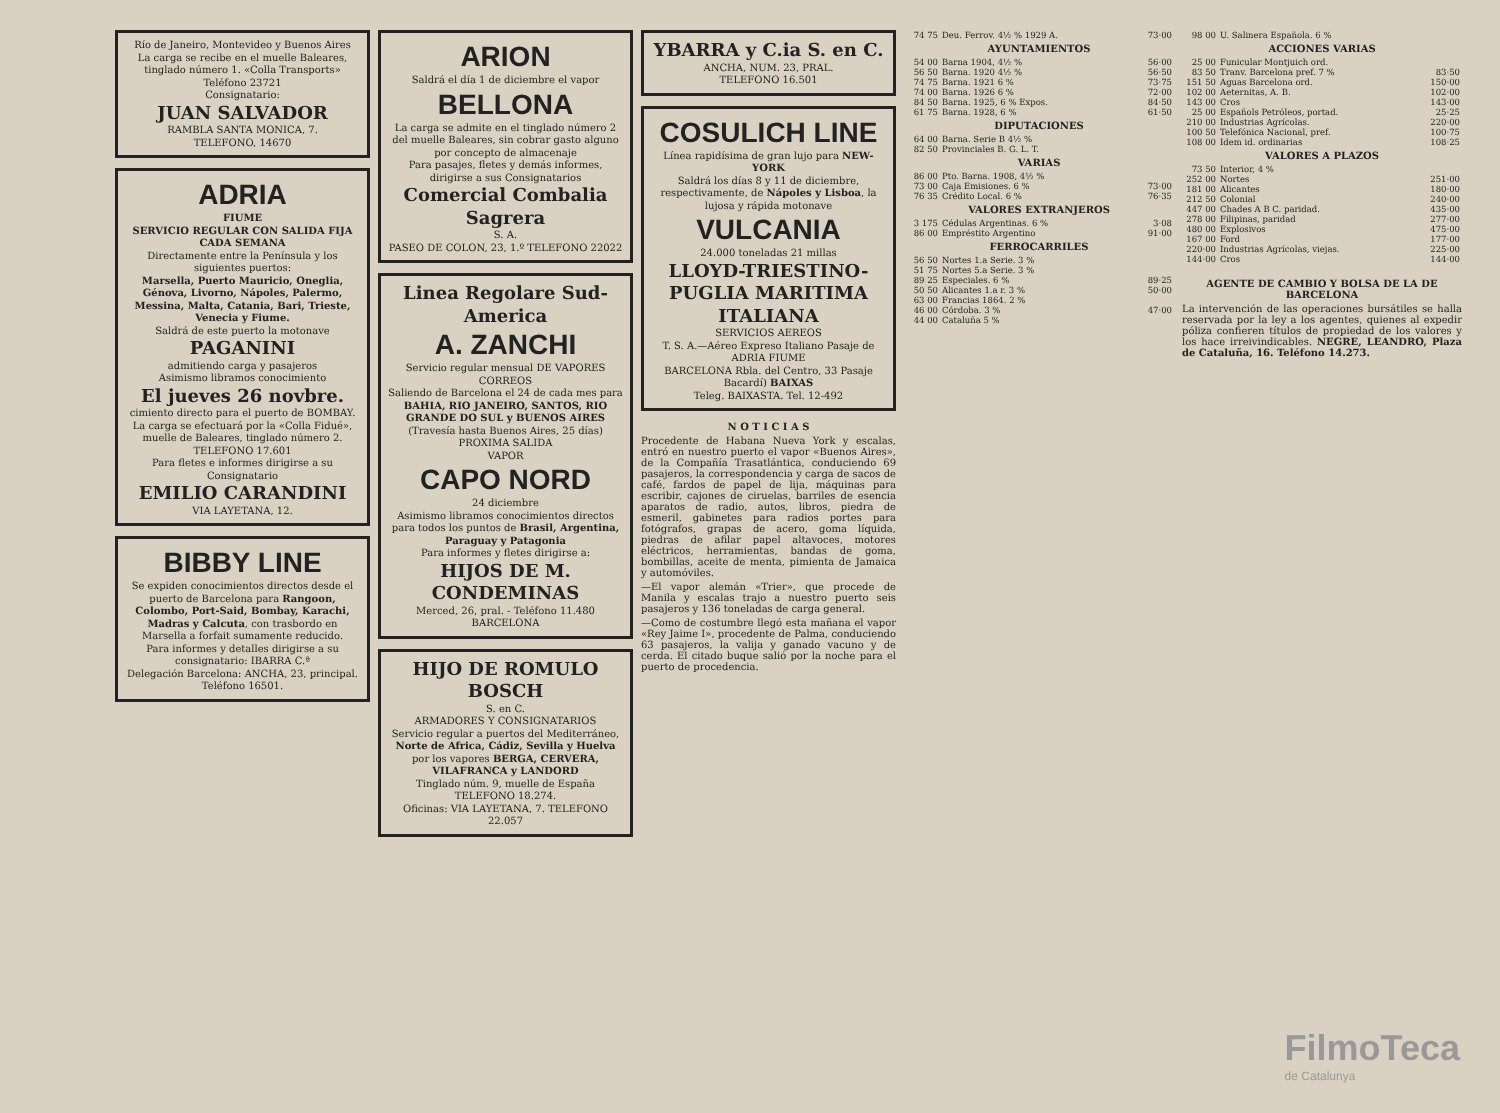Río de Janeiro, Montevideo y Buenos Aires
La carga se recibe en el muelle Baleares, tinglado número 1. «Colla Transports»
Teléfono 23721
Consignatario:
JUAN SALVADOR
RAMBLA SANTA MONICA, 7.
TELEFONO, 14670
ADRIA
FIUME
SERVICIO REGULAR CON SALIDA FIJA CADA SEMANA
Directamente entre la Península y los siguientes puertos:
Marsella, Puerto Mauricio, Oneglia, Génova, Livorno, Nápoles, Palermo, Messina, Malta, Catania, Bari, Trieste, Venecia y Fiume.
Saldrá de este puerto la motonave
PAGANINI
admitiendo carga y pasajeros
Asimismo libramos conocimiento
El jueves 26 novbre.
cimiento directo para el puerto de BOMBAY.
La carga se efectuará por la «Colla Fidué», muelle de Baleares, tinglado número 2. TELEFONO 17.601
Para fletes e informes dirigirse a su Consignatario
EMILIO CARANDINI
VIA LAYETANA, 12.
BIBBY LINE
Se expiden conocimientos directos desde el puerto de Barcelona para Rangoon, Colombo, Port-Said, Bombay, Karachi, Madras y Calcuta, con trasbordo en Marsella a forfait sumamente reducido.
Para informes y detalles dirigirse a su consignatario: IBARRA C.ª
Delegación Barcelona: ANCHA, 23, principal. Teléfono 16501.
ARION
Saldrá el día 1 de diciembre el vapor
BELLONA
La carga se admite en el tinglado número 2 del muelle Baleares, sin cobrar gasto alguno por concepto de almacenaje
Para pasajes, fletes y demás informes, dirigirse a sus Consignatarios
Comercial Combalia Sagrera
S. A.
PASEO DE COLON, 23, 1.º TELEFONO 22022
Linea Regolare Sud-America
A. ZANCHI
Servicio regular mensual DE VAPORES CORREOS
Saliendo de Barcelona el 24 de cada mes para BAHIA, RIO JANEIRO, SANTOS, RIO GRANDE DO SUL y BUENOS AIRES
(Travesía hasta Buenos Aires, 25 días)
PROXIMA SALIDA
VAPOR
CAPO NORD
24 diciembre
Asimismo libramos conocimientos directos para todos los puntos de Brasil, Argentina, Paraguay y Patagonia
Para informes y fletes dirigirse a:
HIJOS DE M. CONDEMINAS
Merced, 26, pral. - Teléfono 11.480 BARCELONA
HIJO DE ROMULO BOSCH
S. en C.
ARMADORES Y CONSIGNATARIOS
Servicio regular a puertos del Mediterráneo, Norte de Africa, Cádiz, Sevilla y Huelva por los vapores BERGA, CERVERA, VILAFRANCA y LANDORD
Tinglado núm. 9, muelle de España TELEFONO 18.274.
Oficinas: VIA LAYETANA, 7. TELEFONO 22.057
YBARRA y C.ia S. en C.
ANCHA, NUM. 23, PRAL.
TELEFONO 16.501
COSULICH LINE
Línea rapidísima de gran lujo para NEW-YORK
Saldrá los días 8 y 11 de diciembre, respectivamente, de Nápoles y Lisboa, la lujosa y rápida motonave
VULCANIA
24.000 toneladas 21 millas
LLOYD-TRIESTINO-PUGLIA MARITIMA ITALIANA
SERVICIOS AEREOS
T. S. A.—Aéreo Expreso Italiano Pasaje de ADRIA FIUME
BARCELONA Rbla. del Centro, 33 Pasaje Bacardí) BAIXAS
Teleg. BAIXASTA. Tel. 12-492
N O T I C I A S
Procedente de Habana Nueva York y escalas, entró en nuestro puerto el vapor «Buenos Aires», de la Compañía Trasatlántica, conduciendo 69 pasajeros, la correspondencia y carga de sacos de café, fardos de papel de lija, máquinas para escribir, cajones de ciruelas, barriles de esencia aparatos de radio, autos, libros, piedra de esmeril, gabinetes para radios portes para fotógrafos, grapas de acero, goma líquida, piedras de afilar papel altavoces, motores eléctricos, herramientas, bandas de goma, bombillas, aceite de menta, pimienta de Jamaica y automóviles.
—El vapor alemán «Trier», que procede de Manila y escalas trajo a nuestro puerto seis pasajeros y 136 toneladas de carga general.
—Como de costumbre llegó esta mañana el vapor «Rey Jaime I», procedente de Palma, conduciendo 63 pasajeros, la valija y ganado vacuno y de cerda. El citado buque salió por la noche para el puerto de procedencia.
| 74 75 | Deu. Ferrov. 4½ % 1929 A. | 73·00 |
| AYUNTAMIENTOS | | |
| 54 00 | Barna 1904, 4½ % | 56·00 |
| 56 50 | Barna. 1920 4½ % | 56·50 |
| 74 75 | Barna. 1921 6 % | 73·75 |
| 74 00 | Barna. 1926 6 % | 72·00 |
| 84 50 | Barna. 1925, 6 % Expos. | 84·50 |
| 61 75 | Barna. 1928, 6 % | 61·50 |
| DIPUTACIONES | | |
| 64 00 | Barna. Serie B 4½ % | |
| 82 50 | Provinciales B. G. L. T. | |
| VARIAS | | |
| 86 00 | Pto. Barna. 1908, 4½ % | |
| 73 00 | Caja Emisiones. 6 % | 73·00 |
| 76 35 | Crédito Local. 6 % | 76·35 |
| VALORES EXTRANJEROS | | |
| 3 175 | Cédulas Argentinas. 6 % | 3·08 |
| 86 00 | Empréstito Argentino | 91·00 |
| FERROCARRILES | | |
| 56 50 | Nortes 1.a Serie. 3 % | |
| 51 75 | Nortes 5.a Serie. 3 % | |
| 89 25 | Especiales. 6 % | 89·25 |
| 50 50 | Alicantes 1.a r. 3 % | 50·00 |
| 63 00 | Francias 1864. 2 % | |
| 46 00 | Córdoba. 3 % | 47·00 |
| 44 00 | Cataluña 5 % | |
| 98 00 | U. Salinera Española. 6 % | |
| ACCIONES VARIAS | | |
| 25 00 | Funicular Montjuich ord. | |
| 83 50 | Tranv. Barcelona pref. 7 % | 83·50 |
| 151 50 | Aguas Barcelona ord. | 150·00 |
| 102 00 | Aeternitas, A. B. | 102·00 |
| 143 00 | Cros | 143·00 |
| 25 00 | Españols Petróleos, portad. | 25·25 |
| 210 00 | Industrias Agrícolas. | 220·00 |
| 100 50 | Telefónica Nacional, pref. | 100·75 |
| 108 00 | Idem id. ordinarias | 108·25 |
| VALORES A PLAZOS | | |
| 73 50 | Interior, 4 % | |
| 252 00 | Nortes | 251·00 |
| 181 00 | Alicantes | 180·00 |
| 212 50 | Colonial | 240·00 |
| 447 00 | Chades A B C. paridad. | 435·00 |
| 278 00 | Filipinas, paridad | 277·00 |
| 480 00 | Explosivos | 475·00 |
| 167 00 | Ford | 177·00 |
| 220·00 | Industrias Agrícolas, viejas. | 225·00 |
| 144·00 | Cros | 144·00 |
AGENTE DE CAMBIO Y BOLSA DE LA DE BARCELONA
La intervención de las operaciones bursátiles se halla reservada por la ley a los agentes, quienes al expedir póliza confieren títulos de propiedad de los valores y los hace irreivindicables. NEGRE, LEANDRO, Plaza de Cataluña, 16. Teléfono 14.273.
FilmoTeca
de Catalunya